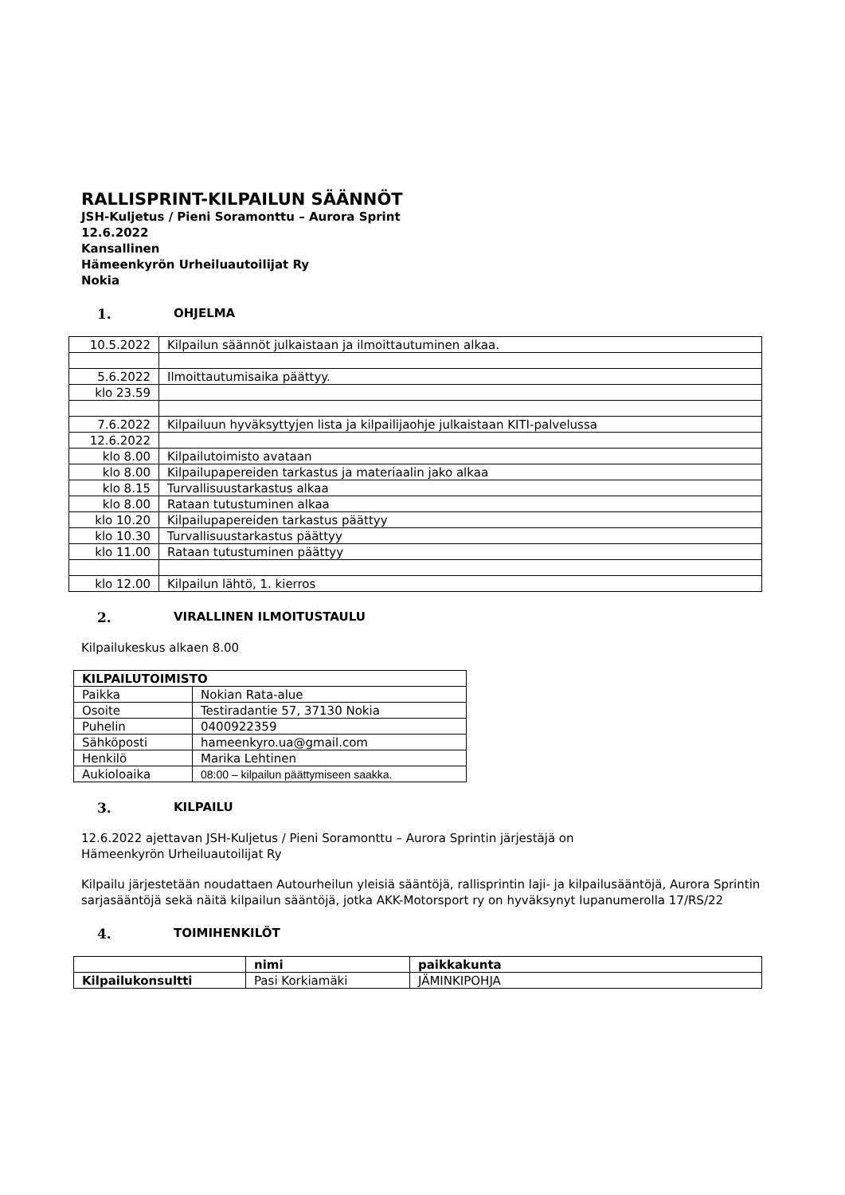RALLISPRINT-KILPAILUN SÄÄNNÖT
JSH-Kuljetus / Pieni Soramonttu – Aurora Sprint
12.6.2022
Kansallinen
Hämeenkyrön Urheiluautoilijat Ry
Nokia
1. OHJELMA
| 10.5.2022 | Kilpailun säännöt julkaistaan ja ilmoittautuminen alkaa. |
| 5.6.2022 | Ilmoittautumisaika päättyy. |
| klo 23.59 | |
| 7.6.2022 | Kilpailuun hyväksyttyjen lista ja kilpailijaohje julkaistaan KITI-palvelussa |
| 12.6.2022 | |
| klo 8.00 | Kilpailutoimisto avataan |
| klo 8.00 | Kilpailupapereiden tarkastus ja materiaalin jako alkaa |
| klo 8.15 | Turvallisuustarkastus alkaa |
| klo 8.00 | Rataan tutustuminen alkaa |
| klo 10.20 | Kilpailupapereiden tarkastus päättyy |
| klo 10.30 | Turvallisuustarkastus päättyy |
| klo 11.00 | Rataan tutustuminen päättyy |
| klo 12.00 | Kilpailun lähtö, 1. kierros |
2. VIRALLINEN ILMOITUSTAULU
Kilpailukeskus alkaen 8.00
| KILPAILUTOIMISTO | |
| --- | --- |
| Paikka | Nokian Rata-alue |
| Osoite | Testiradantie 57, 37130 Nokia |
| Puhelin | 0400922359 |
| Sähköposti | hameenkyro.ua@gmail.com |
| Henkilö | Marika Lehtinen |
| Aukioloaika | 08:00 – kilpailun päättymiseen saakka. |
3. KILPAILU
12.6.2022 ajettavan JSH-Kuljetus / Pieni Soramonttu – Aurora Sprintin järjestäjä on
Hämeenkyrön Urheiluautoilijat Ry
Kilpailu järjestetään noudattaen Autourheilun yleisiä sääntöjä, rallisprintin laji- ja kilpailusääntöjä, Aurora Sprintin sarjasääntöjä sekä näitä kilpailun sääntöjä, jotka AKK-Motorsport ry on hyväksynyt lupanumerolla 17/RS/22
4. TOIMIHENKILÖT
| | nimi | paikkakunta |
| --- | --- | --- |
| Kilpailukonsultti | Pasi Korkiamäki | JÄMINKIPOHJA |